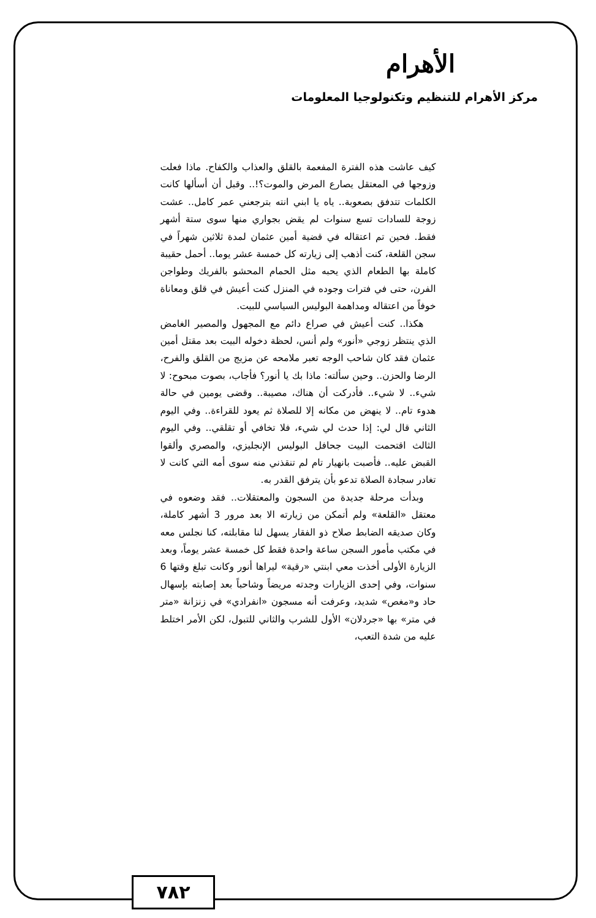الأهرام
مركز الأهرام للتنظيم وتكنولوجيا المعلومات
كيف عاشت هذه الفترة المفعمة بالقلق والعذاب والكفاح. ماذا فعلت وزوجها في المعتقل يصارع المرض والموت؟!.. وقبل أن أسألها كانت الكلمات تتدفق بصعوبة.. ياه يا ابني انته بترجعني عمر كامل.. عشت زوجة للسادات تسع سنوات لم يقض بجواري منها سوى ستة أشهر فقط. فحين تم اعتقاله في قضية أمين عثمان لمدة ثلاثين شهراً في سجن القلعة، كنت أذهب إلى زيارته كل خمسة عشر يوما.. أحمل حقيبة كاملة بها الطعام الذي يحبه مثل الحمام المحشو بالفريك وطواجن الفرن، حتى في فترات وجوده في المنزل كنت أعيش في قلق ومعاناة خوفاً من اعتقاله ومداهمة البوليس السياسي للبيت.
هكذا.. كنت أعيش في صراع دائم مع المجهول والمصير الغامض الذي ينتظر زوجي «أنور» ولم أنس، لحظة دخوله البيت بعد مقتل أمين عثمان فقد كان شاحب الوجه تعبر ملامحه عن مزيج من القلق والفرح، الرضا والحزن.. وحين سألته: ماذا بك يا أنور؟ فأجاب، بصوت مبحوح: لا شيء.. لا شيء.. فأدركت أن هناك، مصيبة.. وقضى يومين في حالة هدوء تام.. لا ينهض من مكانه إلا للصلاة ثم يعود للقراءة.. وفي اليوم الثاني قال لي: إذا حدث لي شيء، فلا تخافي أو تقلقي.. وفي اليوم الثالث اقتحمت البيت جحافل البوليس الإنجليزي، والمصري وألقوا القبض عليه.. فأصبت بانهيار تام لم تنقذني منه سوى أمه التي كانت لا تغادر سجادة الصلاة تدعو بأن يترفق القدر به.
وبدأت مرحلة جديدة من السجون والمعتقلات.. فقد وضعوه في معتقل «القلعة» ولم أتمكن من زيارته الا بعد مرور 3 أشهر كاملة، وكان صديقه الضابط صلاح ذو الفقار يسهل لنا مقابلته، كنا نجلس معه في مكتب مأمور السجن ساعة واحدة فقط كل خمسة عشر يوماً، وبعد الزيارة الأولى أخذت معي ابنتي «رقية» ليراها أنور وكانت تبلغ وقتها 6 سنوات، وفي إحدى الزيارات وجدته مريضاً وشاحباً بعد إصابته بإسهال حاد و«مغص» شديد، وعرفت أنه مسجون «انفرادي» في زنزانة «متر في متر» بها «جردلان» الأول للشرب والثاني للتبول، لكن الأمر اختلط عليه من شدة التعب،
٧٨٢